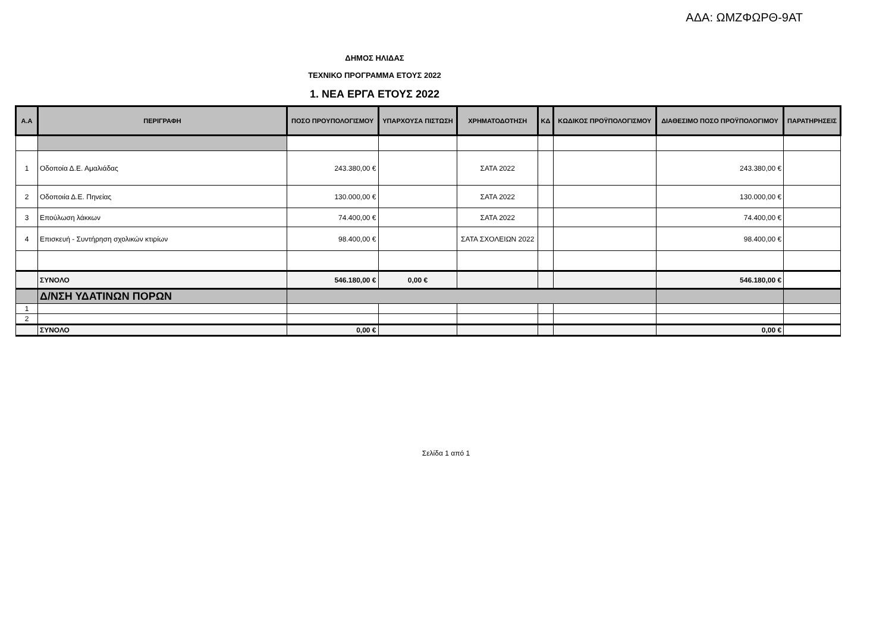ΑΔΑ: ΩΜΖΦΩΡΘ-9ΑΤ
ΔΗΜΟΣ ΗΛΙΔΑΣ
ΤΕΧΝΙΚΟ ΠΡΟΓΡΑΜΜΑ ΕΤΟΥΣ 2022
1. ΝΕΑ ΕΡΓΑ ΕΤΟΥΣ 2022
| Α.Α | ΠΕΡΙΓΡΑΦΗ | ΠΟΣΟ ΠΡΟΥΠΟΛΟΓΙΣΜΟΥ | ΥΠΑΡΧΟΥΣΑ ΠΙΣΤΩΣΗ | ΧΡΗΜΑΤΟΔΟΤΗΣΗ | ΚΔ | ΚΩΔΙΚΟΣ ΠΡΟΫΠΟΛΟΓΙΣΜΟΥ | ΔΙΑΘΕΣΙΜΟ ΠΟΣΟ ΠΡΟΫΠΟΛΟΓΙΜΟΥ | ΠΑΡΑΤΗΡΗΣΕΙΣ |
| --- | --- | --- | --- | --- | --- | --- | --- | --- |
| 1 | Οδοποία Δ.Ε. Αμαλιάδας | 243.380,00 € | | ΣΑΤΑ 2022 | | | 243.380,00 € | |
| 2 | Οδοποιία Δ.Ε. Πηνείας | 130.000,00 € | | ΣΑΤΑ 2022 | | | 130.000,00 € | |
| 3 | Επούλωση λάκκων | 74.400,00 € | | ΣΑΤΑ 2022 | | | 74.400,00 € | |
| 4 | Επισκευή - Συντήρηση σχολικών κτιρίων | 98.400,00 € | | ΣΑΤΑ ΣΧΟΛΕΙΩΝ 2022 | | | 98.400,00 € | |
| | ΣΥΝΟΛΟ | 546.180,00 € | 0,00 € | | | | 546.180,00 € | |
| | Δ/ΝΣΗ ΥΔΑΤΙΝΩΝ ΠΟΡΩΝ | | | | | | | |
| 1 | | | | | | | | |
| 2 | | | | | | | | |
| | ΣΥΝΟΛΟ | 0,00 € | | | | | 0,00 € | |
Σελίδα 1 από 1